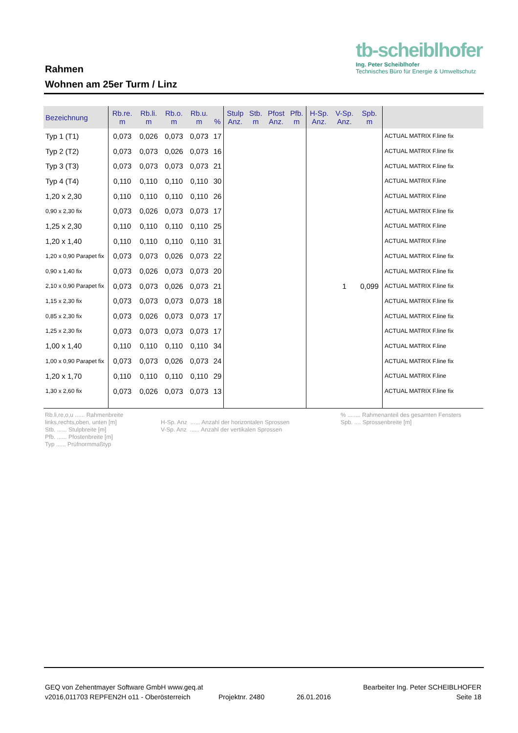tb-scheiblhofer
Ing. Peter Scheiblhofer
Technisches Büro für Energie & Umweltschutz
Rahmen
Wohnen am 25er Turm / Linz
| Bezeichnung | Rb.re. m | Rb.li. m | Rb.o. m | Rb.u. m | % | Stulp Anz. | Stb. m | Pfost Anz. | Pfb. m | H-Sp. Anz. | V-Sp. Anz. | Spb. m | |
| --- | --- | --- | --- | --- | --- | --- | --- | --- | --- | --- | --- | --- | --- |
| Typ 1 (T1) | 0,073 | 0,026 | 0,073 | 0,073 | 17 | | | | | | | | ACTUAL MATRIX F.line fix |
| Typ 2 (T2) | 0,073 | 0,073 | 0,026 | 0,073 | 16 | | | | | | | | ACTUAL MATRIX F.line fix |
| Typ 3 (T3) | 0,073 | 0,073 | 0,073 | 0,073 | 21 | | | | | | | | ACTUAL MATRIX F.line fix |
| Typ 4 (T4) | 0,110 | 0,110 | 0,110 | 0,110 | 30 | | | | | | | | ACTUAL MATRIX F.line |
| 1,20 x 2,30 | 0,110 | 0,110 | 0,110 | 0,110 | 26 | | | | | | | | ACTUAL MATRIX F.line |
| 0,90 x 2,30 fix | 0,073 | 0,026 | 0,073 | 0,073 | 17 | | | | | | | | ACTUAL MATRIX F.line fix |
| 1,25 x 2,30 | 0,110 | 0,110 | 0,110 | 0,110 | 25 | | | | | | | | ACTUAL MATRIX F.line |
| 1,20 x 1,40 | 0,110 | 0,110 | 0,110 | 0,110 | 31 | | | | | | | | ACTUAL MATRIX F.line |
| 1,20 x 0,90 Parapet fix | 0,073 | 0,073 | 0,026 | 0,073 | 22 | | | | | | | | ACTUAL MATRIX F.line fix |
| 0,90 x 1,40 fix | 0,073 | 0,026 | 0,073 | 0,073 | 20 | | | | | | | | ACTUAL MATRIX F.line fix |
| 2,10 x 0,90 Parapet fix | 0,073 | 0,073 | 0,026 | 0,073 | 21 | | | | | | 1 | 0,099 | ACTUAL MATRIX F.line fix |
| 1,15 x 2,30 fix | 0,073 | 0,073 | 0,073 | 0,073 | 18 | | | | | | | | ACTUAL MATRIX F.line fix |
| 0,85 x 2,30 fix | 0,073 | 0,026 | 0,073 | 0,073 | 17 | | | | | | | | ACTUAL MATRIX F.line fix |
| 1,25 x 2,30 fix | 0,073 | 0,073 | 0,073 | 0,073 | 17 | | | | | | | | ACTUAL MATRIX F.line fix |
| 1,00 x 1,40 | 0,110 | 0,110 | 0,110 | 0,110 | 34 | | | | | | | | ACTUAL MATRIX F.line |
| 1,00 x 0,90 Parapet fix | 0,073 | 0,073 | 0,026 | 0,073 | 24 | | | | | | | | ACTUAL MATRIX F.line fix |
| 1,20 x 1,70 | 0,110 | 0,110 | 0,110 | 0,110 | 29 | | | | | | | | ACTUAL MATRIX F.line |
| 1,30 x 2,60 fix | 0,073 | 0,026 | 0,073 | 0,073 | 13 | | | | | | | | ACTUAL MATRIX F.line fix |
Rb.li,re,o,u ...... Rahmenbreite links,rechts,oben, unten [m]
Stb. ...... Stulpbreite [m]
Pfb. ...... Pfostenbreite [m]
Typ ...... Prüfnormmaßtyp
H-Sp. Anz ...... Anzahl der horizontalen Sprossen
V-Sp. Anz ...... Anzahl der vertikalen Sprossen
% ........ Rahmenanteil des gesamten Fensters
Spb. .... Sprossenbreite [m]
GEQ von Zehentmayer Software GmbH www.geq.at Bearbeiter Ing. Peter SCHEIBLHOFER
v2016,011703 REPFEN2H o11 - Oberösterreich Projektnr. 2480 26.01.2016 Seite 18